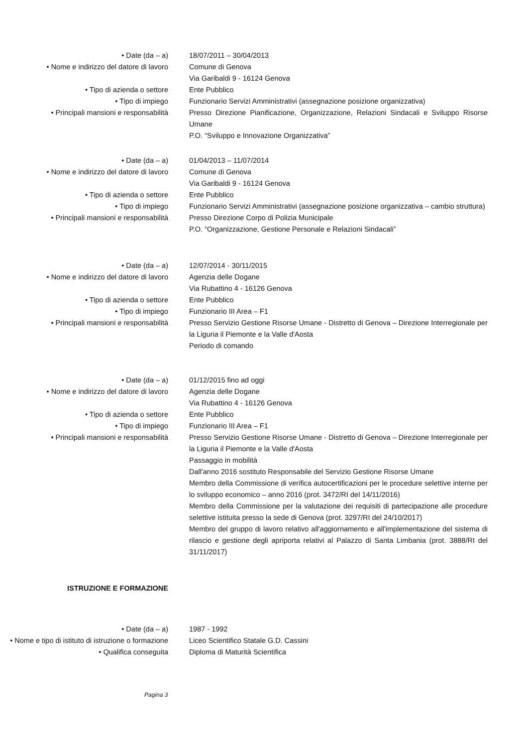• Date (da – a) 18/07/2011 – 30/04/2013
• Nome e indirizzo del datore di lavoro
Comune di Genova
Via Garibaldi 9 - 16124 Genova
• Tipo di azienda o settore Ente Pubblico
• Tipo di impiego Funzionario Servizi Amministrativi (assegnazione posizione organizzativa)
• Principali mansioni e responsabilità Presso Direzione Pianificazione, Organizzazione, Relazioni Sindacali e Sviluppo Risorse Umane
P.O. “Sviluppo e Innovazione Organizzativa”
• Date (da – a) 01/04/2013 – 11/07/2014
• Nome e indirizzo del datore di lavoro
Comune di Genova
Via Garibaldi 9 - 16124 Genova
• Tipo di azienda o settore Ente Pubblico
• Tipo di impiego Funzionario Servizi Amministrativi (assegnazione posizione organizzativa – cambio struttura)
• Principali mansioni e responsabilità Presso Direzione Corpo di Polizia Municipale
P.O. “Organizzazione, Gestione Personale e Relazioni Sindacali”
• Date (da – a) 12/07/2014 - 30/11/2015
• Nome e indirizzo del datore di lavoro
Agenzia delle Dogane
Via Rubattino 4 - 16126 Genova
• Tipo di azienda o settore Ente Pubblico
• Tipo di impiego Funzionario III Area – F1
• Principali mansioni e responsabilità Presso Servizio Gestione Risorse Umane - Distretto di Genova – Direzione Interregionale per la Liguria il Piemonte e la Valle d'Aosta
Periodo di comando
• Date (da – a) 01/12/2015 fino ad oggi
• Nome e indirizzo del datore di lavoro
Agenzia delle Dogane
Via Rubattino 4 - 16126 Genova
• Tipo di azienda o settore Ente Pubblico
• Tipo di impiego Funzionario III Area – F1
• Principali mansioni e responsabilità Presso Servizio Gestione Risorse Umane - Distretto di Genova – Direzione Interregionale per la Liguria il Piemonte e la Valle d'Aosta
Passaggio in mobilità
Dall'anno 2016 sostituto Responsabile del Servizio Gestione Risorse Umane
Membro della Commissione di verifica autocertificazioni per le procedure selettive interne per lo sviluppo economico – anno 2016 (prot. 3472/RI del 14/11/2016)
Membro della Commissione per la valutazione dei requisiti di partecipazione alle procedure selettive istituita presso la sede di Genova (prot. 3297/RI del 24/10/2017)
Membro del gruppo di lavoro relativo all'aggiornamento e all'implementazione del sistema di rilascio e gestione degli apriporta relativi al Palazzo di Santa Limbania (prot. 3888/RI del 31/11/2017)
ISTRUZIONE E FORMAZIONE
• Date (da – a) 1987 - 1992
• Nome e tipo di istituto di istruzione o formazione
Liceo Scientifico Statale G.D. Cassini
• Qualifica conseguita Diploma di Maturità Scientifica
Pagina 3